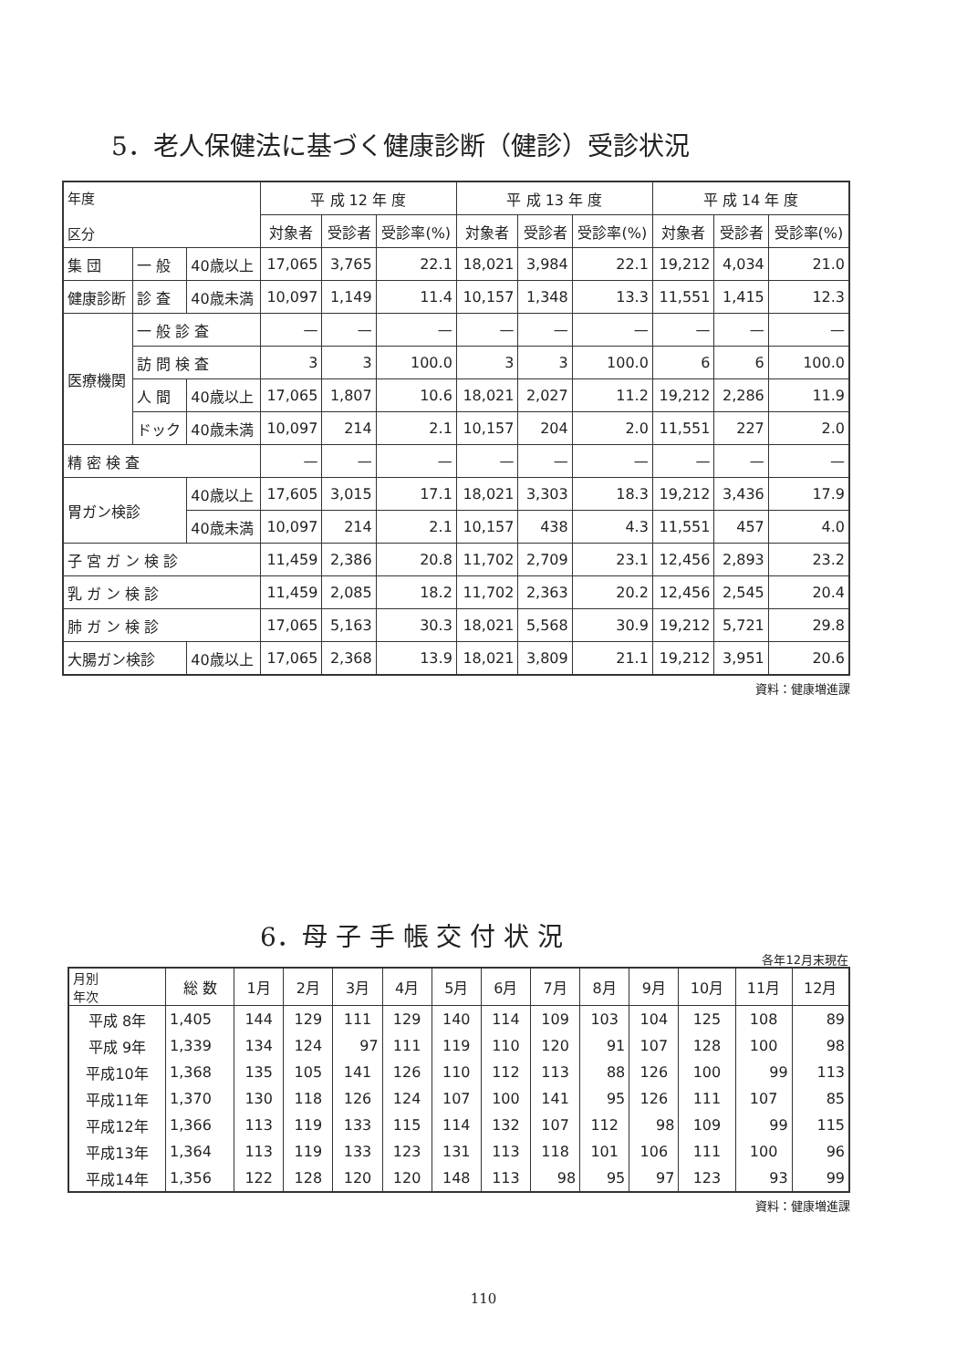5．老人保健法に基づく健康診断（健診）受診状況
| 年度 区分 | | | 平 成 12 年 度 | | | 平 成 13 年 度 | | | 平 成 14 年 度 | | |
| --- | --- | --- | --- | --- | --- | --- | --- | --- | --- | --- | --- |
| | | | 対象者 | 受診者 | 受診率(%) | 対象者 | 受診者 | 受診率(%) | 対象者 | 受診者 | 受診率(%) |
| 集 団 | 一 般 | 40歳以上 | 17,065 | 3,765 | 22.1 | 18,021 | 3,984 | 22.1 | 19,212 | 4,034 | 21.0 |
| 健康診断 | 診 査 | 40歳未満 | 10,097 | 1,149 | 11.4 | 10,157 | 1,348 | 13.3 | 11,551 | 1,415 | 12.3 |
| 医療機関 | 一 般 診 査 | | — | — | — | — | — | — | — | — | — |
| | 訪 問 検 査 | | 3 | 3 | 100.0 | 3 | 3 | 100.0 | 6 | 6 | 100.0 |
| | 人 間 | 40歳以上 | 17,065 | 1,807 | 10.6 | 18,021 | 2,027 | 11.2 | 19,212 | 2,286 | 11.9 |
| | ドック | 40歳未満 | 10,097 | 214 | 2.1 | 10,157 | 204 | 2.0 | 11,551 | 227 | 2.0 |
| 精 密 検 査 | | | — | — | — | — | — | — | — | — | — |
| 胃ガン検診 | | 40歳以上 | 17,605 | 3,015 | 17.1 | 18,021 | 3,303 | 18.3 | 19,212 | 3,436 | 17.9 |
| | | 40歳未満 | 10,097 | 214 | 2.1 | 10,157 | 438 | 4.3 | 11,551 | 457 | 4.0 |
| 子 宮 ガ ン 検 診 | | | 11,459 | 2,386 | 20.8 | 11,702 | 2,709 | 23.1 | 12,456 | 2,893 | 23.2 |
| 乳 ガ ン 検 診 | | | 11,459 | 2,085 | 18.2 | 11,702 | 2,363 | 20.2 | 12,456 | 2,545 | 20.4 |
| 肺 ガ ン 検 診 | | | 17,065 | 5,163 | 30.3 | 18,021 | 5,568 | 30.9 | 19,212 | 5,721 | 29.8 |
| 大腸ガン検診 | | 40歳以上 | 17,065 | 2,368 | 13.9 | 18,021 | 3,809 | 21.1 | 19,212 | 3,951 | 20.6 |
資料：健康増進課
6．母 子 手 帳 交 付 状 況
各年12月末現在
| 月別 年次 | 総 数 | 1月 | 2月 | 3月 | 4月 | 5月 | 6月 | 7月 | 8月 | 9月 | 10月 | 11月 | 12月 |
| --- | --- | --- | --- | --- | --- | --- | --- | --- | --- | --- | --- | --- | --- |
| 平成 8年 | 1,405 | 144 | 129 | 111 | 129 | 140 | 114 | 109 | 103 | 104 | 125 | 108 | 89 |
| 平成 9年 | 1,339 | 134 | 124 | 97 | 111 | 119 | 110 | 120 | 91 | 107 | 128 | 100 | 98 |
| 平成10年 | 1,368 | 135 | 105 | 141 | 126 | 110 | 112 | 113 | 88 | 126 | 100 | 99 | 113 |
| 平成11年 | 1,370 | 130 | 118 | 126 | 124 | 107 | 100 | 141 | 95 | 126 | 111 | 107 | 85 |
| 平成12年 | 1,366 | 113 | 119 | 133 | 115 | 114 | 132 | 107 | 112 | 98 | 109 | 99 | 115 |
| 平成13年 | 1,364 | 113 | 119 | 133 | 123 | 131 | 113 | 118 | 101 | 106 | 111 | 100 | 96 |
| 平成14年 | 1,356 | 122 | 128 | 120 | 120 | 148 | 113 | 98 | 95 | 97 | 123 | 93 | 99 |
資料：健康増進課
110